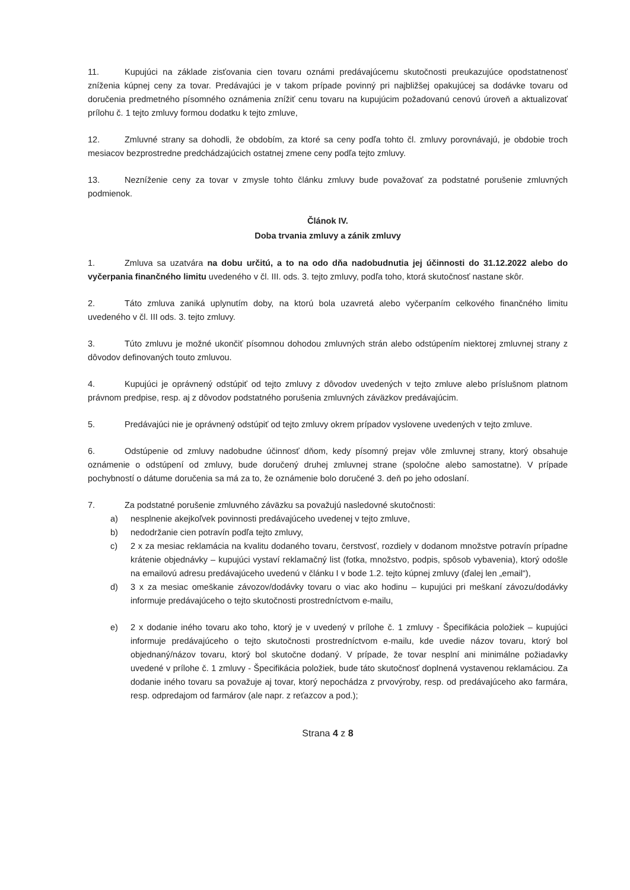11. Kupujúci na základe zisťovania cien tovaru oznámi predávajúcemu skutočnosti preukazujúce opodstatnenosť zníženia kúpnej ceny za tovar. Predávajúci je v takom prípade povinný pri najbližšej opakujúcej sa dodávke tovaru od doručenia predmetného písomného oznámenia znížiť cenu tovaru na kupujúcim požadovanú cenovú úroveň a aktualizovať prílohu č. 1 tejto zmluvy formou dodatku k tejto zmluve,
12. Zmluvné strany sa dohodli, že obdobím, za ktoré sa ceny podľa tohto čl. zmluvy porovnávajú, je obdobie troch mesiacov bezprostredne predchádzajúcich ostatnej zmene ceny podľa tejto zmluvy.
13. Nezníženie ceny za tovar v zmysle tohto článku zmluvy bude považovať za podstatné porušenie zmluvných podmienok.
Článok IV.
Doba trvania zmluvy a zánik zmluvy
1. Zmluva sa uzatvára na dobu určitú, a to na odo dňa nadobudnutia jej účinnosti do 31.12.2022 alebo do vyčerpania finančného limitu uvedeného v čl. III. ods. 3. tejto zmluvy, podľa toho, ktorá skutočnosť nastane skôr.
2. Táto zmluva zaniká uplynutím doby, na ktorú bola uzavretá alebo vyčerpaním celkového finančného limitu uvedeného v čl. III ods. 3. tejto zmluvy.
3. Túto zmluvu je možné ukončiť písomnou dohodou zmluvných strán alebo odstúpením niektorej zmluvnej strany z dôvodov definovaných touto zmluvou.
4. Kupujúci je oprávnený odstúpiť od tejto zmluvy z dôvodov uvedených v tejto zmluve alebo príslušnom platnom právnom predpise, resp. aj z dôvodov podstatného porušenia zmluvných záväzkov predávajúcim.
5. Predávajúci nie je oprávnený odstúpiť od tejto zmluvy okrem prípadov vyslovene uvedených v tejto zmluve.
6. Odstúpenie od zmluvy nadobudne účinnosť dňom, kedy písomný prejav vôle zmluvnej strany, ktorý obsahuje oznámenie o odstúpení od zmluvy, bude doručený druhej zmluvnej strane (spoločne alebo samostatne). V prípade pochybností o dátume doručenia sa má za to, že oznámenie bolo doručené 3. deň po jeho odoslaní.
7. Za podstatné porušenie zmluvného záväzku sa považujú nasledovné skutočnosti:
a) nesplnenie akejkoľvek povinnosti predávajúceho uvedenej v tejto zmluve,
b) nedodržanie cien potravín podľa tejto zmluvy,
c) 2 x za mesiac reklamácia na kvalitu dodaného tovaru, čerstvosť, rozdiely v dodanom množstve potravín prípadne krátenie objednávky – kupujúci vystaví reklamačný list (fotka, množstvo, podpis, spôsob vybavenia), ktorý odošle na emailovú adresu predávajúceho uvedenú v článku I v bode 1.2. tejto kúpnej zmluvy (ďalej len „email“),
d) 3 x za mesiac omeškanie závozov/dodávky tovaru o viac ako hodinu – kupujúci pri meškaní závozu/dodávky informuje predávajúceho o tejto skutočnosti prostredníctvom e-mailu,
e) 2 x dodanie iného tovaru ako toho, ktorý je v uvedený v prílohe č. 1 zmluvy - Špecifikácia položiek – kupujúci informuje predávajúceho o tejto skutočnosti prostredníctvom e-mailu, kde uvedie názov tovaru, ktorý bol objednaný/názov tovaru, ktorý bol skutočne dodaný. V prípade, že tovar nesplní ani minimálne požiadavky uvedené v prílohe č. 1 zmluvy - Špecifikácia položiek, bude táto skutočnosť doplnená vystavenou reklamáciou. Za dodanie iného tovaru sa považuje aj tovar, ktorý nepochádza z prvovýroby, resp. od predávajúceho ako farmára, resp. odpredajom od farmárov (ale napr. z reťazcov a pod.);
Strana 4 z 8